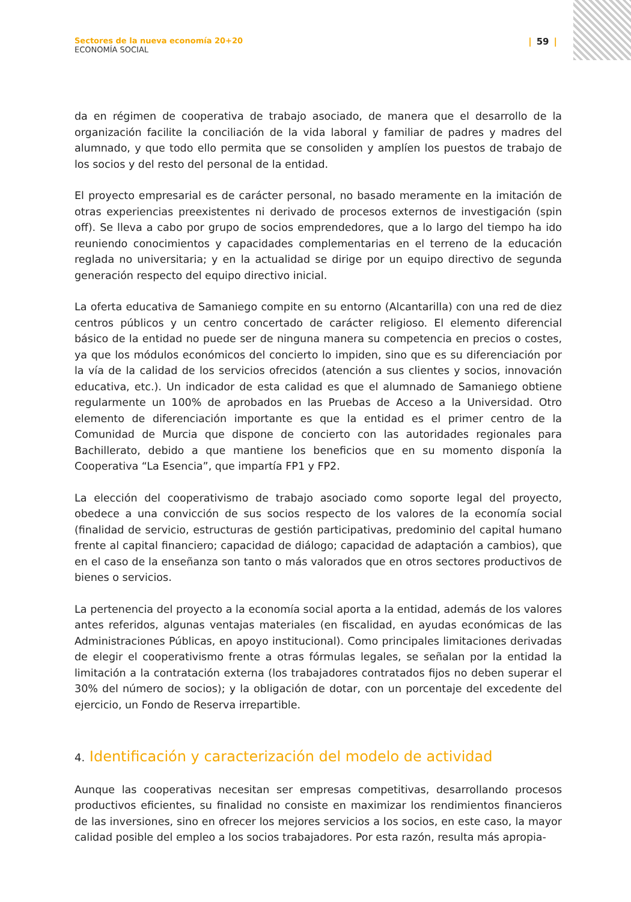Sectores de la nueva economía 20+20
ECONOMÍA SOCIAL
| 59 |
da en régimen de cooperativa de trabajo asociado, de manera que el desarrollo de la organización facilite la conciliación de la vida laboral y familiar de padres y madres del alumnado, y que todo ello permita que se consoliden y amplíen los puestos de trabajo de los socios y del resto del personal de la entidad.
El proyecto empresarial es de carácter personal, no basado meramente en la imitación de otras experiencias preexistentes ni derivado de procesos externos de investigación (spin off). Se lleva a cabo por grupo de socios emprendedores, que a lo largo del tiempo ha ido reuniendo conocimientos y capacidades complementarias en el terreno de la educación reglada no universitaria; y en la actualidad se dirige por un equipo directivo de segunda generación respecto del equipo directivo inicial.
La oferta educativa de Samaniego compite en su entorno (Alcantarilla) con una red de diez centros públicos y un centro concertado de carácter religioso. El elemento diferencial básico de la entidad no puede ser de ninguna manera su competencia en precios o costes, ya que los módulos económicos del concierto lo impiden, sino que es su diferenciación por la vía de la calidad de los servicios ofrecidos (atención a sus clientes y socios, innovación educativa, etc.). Un indicador de esta calidad es que el alumnado de Samaniego obtiene regularmente un 100% de aprobados en las Pruebas de Acceso a la Universidad. Otro elemento de diferenciación importante es que la entidad es el primer centro de la Comunidad de Murcia que dispone de concierto con las autoridades regionales para Bachillerato, debido a que mantiene los beneficios que en su momento disponía la Cooperativa “La Esencia”, que impartía FP1 y FP2.
La elección del cooperativismo de trabajo asociado como soporte legal del proyecto, obedece a una convicción de sus socios respecto de los valores de la economía social (finalidad de servicio, estructuras de gestión participativas, predominio del capital humano frente al capital financiero; capacidad de diálogo; capacidad de adaptación a cambios), que en el caso de la enseñanza son tanto o más valorados que en otros sectores productivos de bienes o servicios.
La pertenencia del proyecto a la economía social aporta a la entidad, además de los valores antes referidos, algunas ventajas materiales (en fiscalidad, en ayudas económicas de las Administraciones Públicas, en apoyo institucional). Como principales limitaciones derivadas de elegir el cooperativismo frente a otras fórmulas legales, se señalan por la entidad la limitación a la contratación externa (los trabajadores contratados fijos no deben superar el 30% del número de socios); y la obligación de dotar, con un porcentaje del excedente del ejercicio, un Fondo de Reserva irrepartible.
4. Identificación y caracterización del modelo de actividad
Aunque las cooperativas necesitan ser empresas competitivas, desarrollando procesos productivos eficientes, su finalidad no consiste en maximizar los rendimientos financieros de las inversiones, sino en ofrecer los mejores servicios a los socios, en este caso, la mayor calidad posible del empleo a los socios trabajadores. Por esta razón, resulta más apropia-